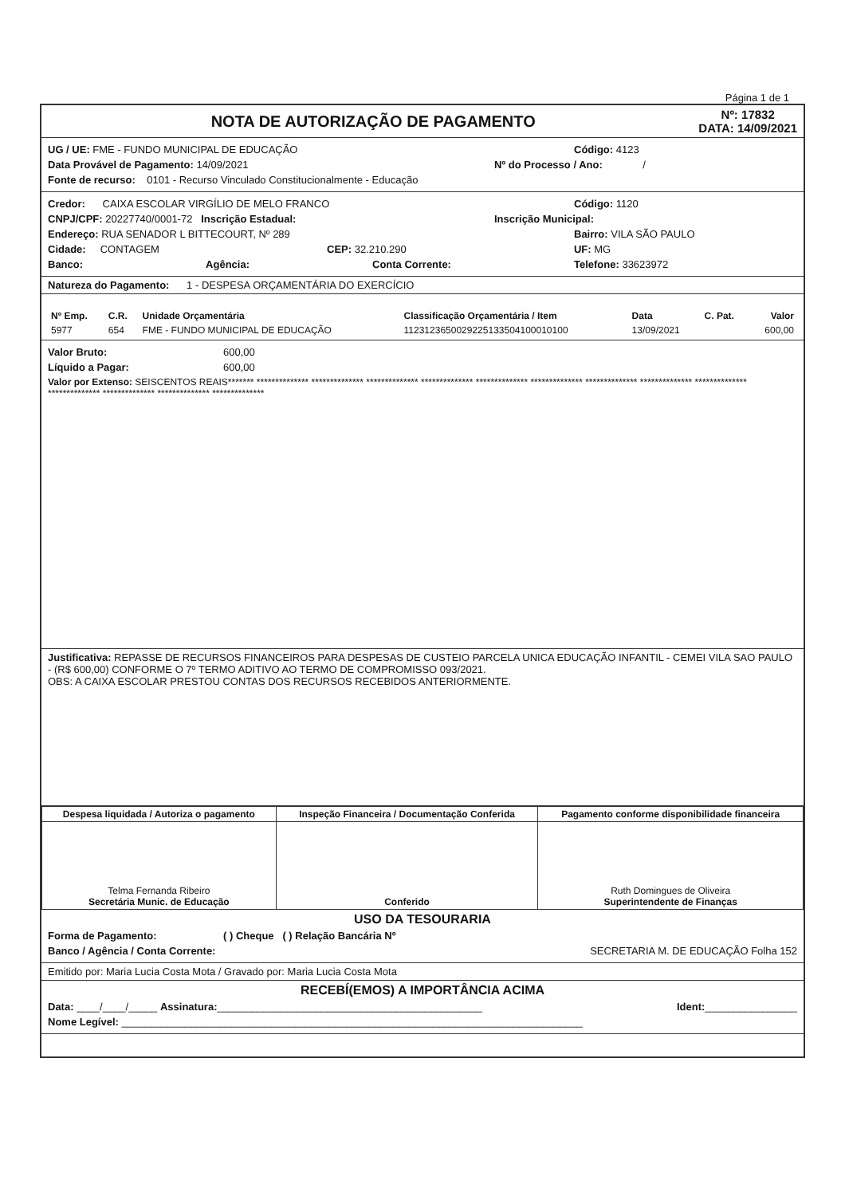Página 1 de 1
NOTA DE AUTORIZAÇÃO DE PAGAMENTO
Nº: 17832
DATA: 14/09/2021
UG / UE: FME - FUNDO MUNICIPAL DE EDUCAÇÃO Código: 4123
Data Provável de Pagamento: 14/09/2021 Nº do Processo / Ano: /
Fonte de recurso: 0101 - Recurso Vinculado Constitucionalmente - Educação
Credor: CAIXA ESCOLAR VIRGÍLIO DE MELO FRANCO Código: 1120
CNPJ/CPF: 20227740/0001-72 Inscrição Estadual: Inscrição Municipal:
Endereço: RUA SENADOR L BITTECOURT, Nº 289 Bairro: VILA SÃO PAULO
Cidade: CONTAGEM CEP: 32.210.290 UF: MG
Banco: Agência: Conta Corrente: Telefone: 33623972
Natureza do Pagamento: 1 - DESPESA ORÇAMENTÁRIA DO EXERCÍCIO
| Nº Emp. | C.R. | Unidade Orçamentária | Classificação Orçamentária / Item | Data | C. Pat. | Valor |
| --- | --- | --- | --- | --- | --- | --- |
| 5977 | 654 | FME - FUNDO MUNICIPAL DE EDUCAÇÃO | 1123123650029225133504100010100 | 13/09/2021 | | 600,00 |
Valor Bruto: 600,00
Líquido a Pagar: 600,00
Valor por Extenso: SEISCENTOS REAIS******* ************** ************** ************** ************** ************** ************** ************** ************** ************** ************** ************** ************** **************
Justificativa: REPASSE DE RECURSOS FINANCEIROS PARA DESPESAS DE CUSTEIO PARCELA UNICA EDUCAÇÃO INFANTIL - CEMEI VILA SAO PAULO - (R$ 600,00) CONFORME O 7º TERMO ADITIVO AO TERMO DE COMPROMISSO 093/2021.
OBS: A CAIXA ESCOLAR PRESTOU CONTAS DOS RECURSOS RECEBIDOS ANTERIORMENTE.
| Despesa liquidada / Autoriza o pagamento | Inspeção Financeira / Documentação Conferida | Pagamento conforme disponibilidade financeira |
| Telma Fernanda Ribeiro Secretária Munic. de Educação | Conferido | Ruth Domingues de Oliveira Superintendente de Finanças |
USO DA TESOURARIA
Forma de Pagamento: ( ) Cheque ( ) Relação Bancária Nº
Banco / Agência / Conta Corrente: SECRETARIA M. DE EDUCAÇÃO Folha 152
Emitido por: Maria Lucia Costa Mota / Gravado por: Maria Lucia Costa Mota
RECEBÍ(EMOS) A IMPORTÂNCIA ACIMA
Data: ____/____/_____ Assinatura:______________________________________________ Ident:________________
Nome Legível: ________________________________________________________________________________